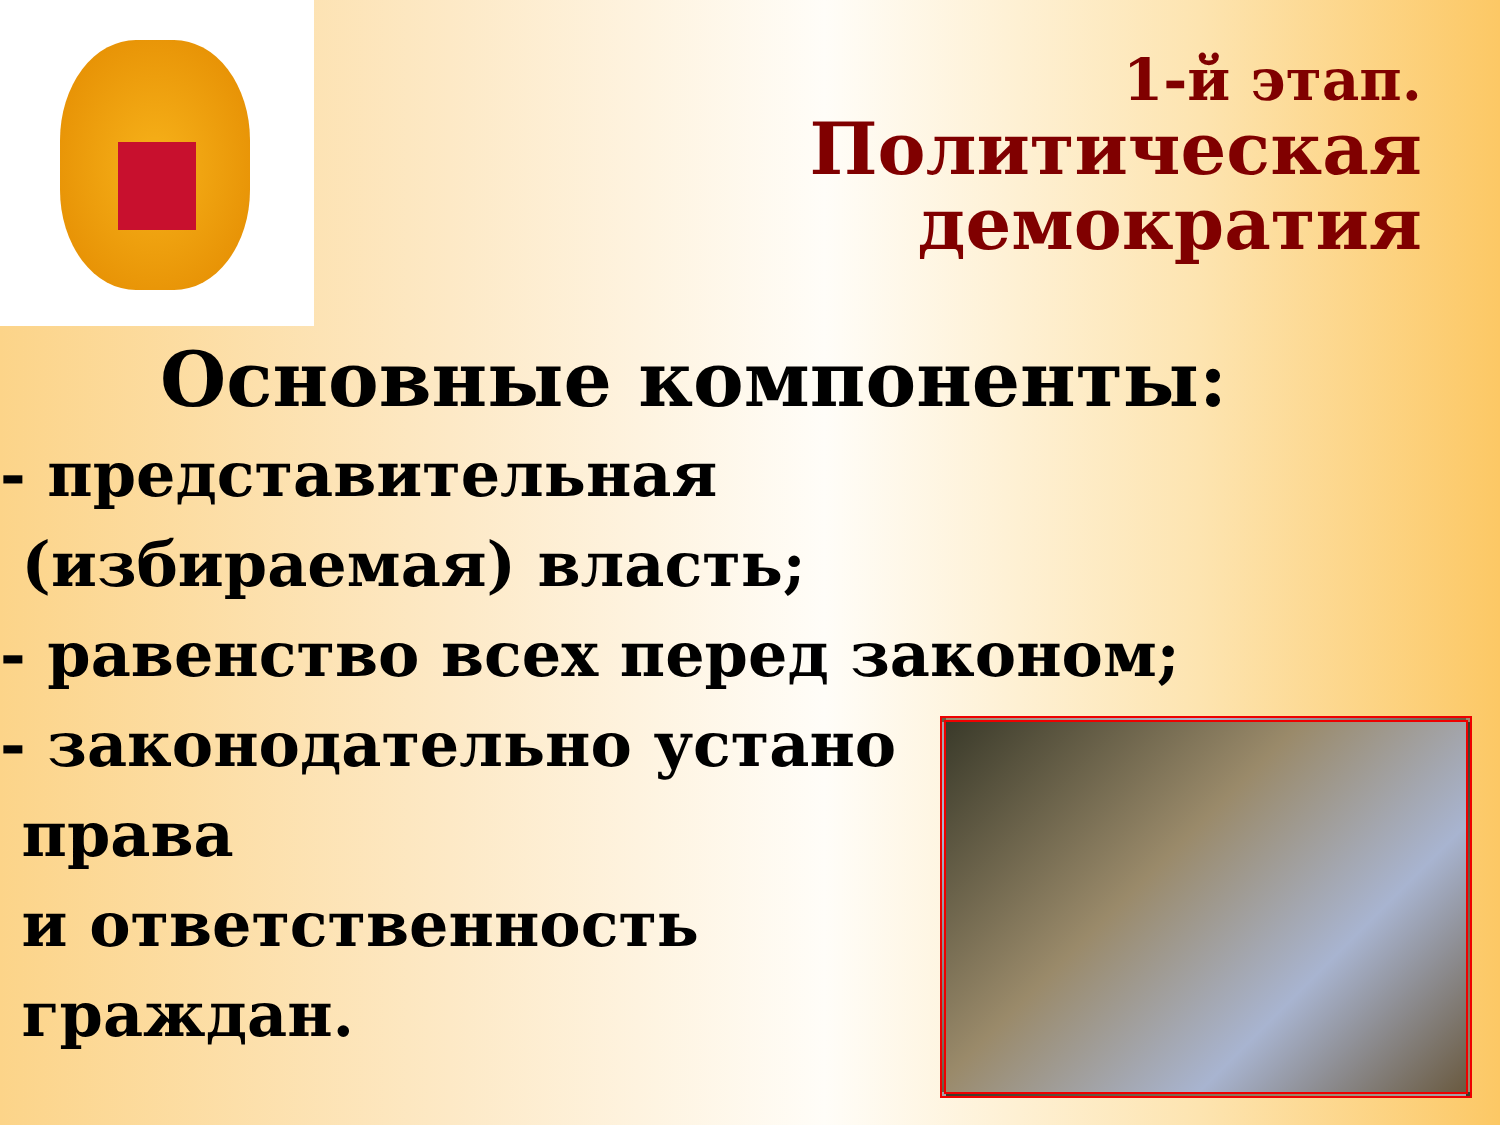1-й этап.
Политическая
демократия
Основные компоненты:
- представительная
(избираемая) власть;
- равенство всех перед законом;
- законодательно устано
права
и ответственность
граждан.